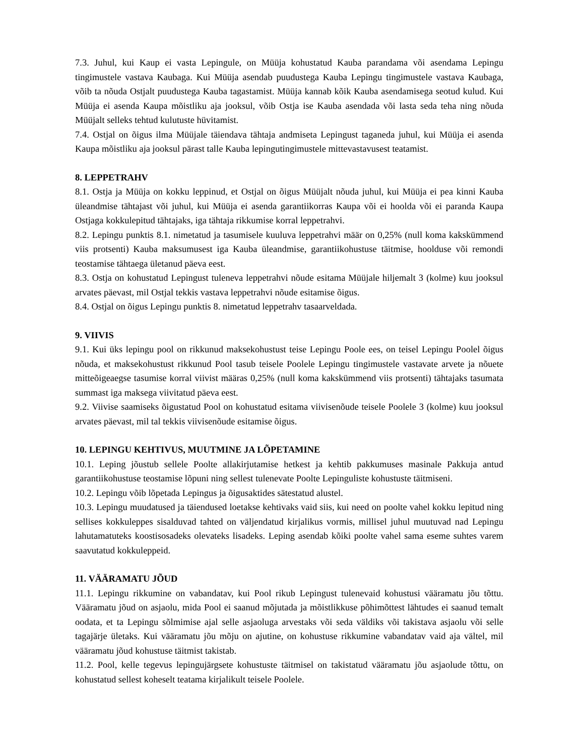7.3. Juhul, kui Kaup ei vasta Lepingule, on Müüja kohustatud Kauba parandama või asendama Lepingu tingimustele vastava Kaubaga. Kui Müüja asendab puudustega Kauba Lepingu tingimustele vastava Kaubaga, võib ta nõuda Ostjalt puudustega Kauba tagastamist. Müüja kannab kõik Kauba asendamisega seotud kulud. Kui Müüja ei asenda Kaupa mõistliku aja jooksul, võib Ostja ise Kauba asendada või lasta seda teha ning nõuda Müüjalt selleks tehtud kulutuste hüvitamist.
7.4. Ostjal on õigus ilma Müüjale täiendava tähtaja andmiseta Lepingust taganeda juhul, kui Müüja ei asenda Kaupa mõistliku aja jooksul pärast talle Kauba lepingutingimustele mittevastavusest teatamist.
8. LEPPETRAHV
8.1. Ostja ja Müüja on kokku leppinud, et Ostjal on õigus Müüjalt nõuda juhul, kui Müüja ei pea kinni Kauba üleandmise tähtajast või juhul, kui Müüja ei asenda garantiikorras Kaupa või ei hoolda või ei paranda Kaupa Ostjaga kokkulepitud tähtajaks, iga tähtaja rikkumise korral leppetrahvi.
8.2. Lepingu punktis 8.1. nimetatud ja tasumisele kuuluva leppetrahvi määr on 0,25% (null koma kakskümmend viis protsenti) Kauba maksumusest iga Kauba üleandmise, garantiikohustuse täitmise, hoolduse või remondi teostamise tähtaega ületanud päeva eest.
8.3. Ostja on kohustatud Lepingust tuleneva leppetrahvi nõude esitama Müüjale hiljemalt 3 (kolme) kuu jooksul arvates päevast, mil Ostjal tekkis vastava leppetrahvi nõude esitamise õigus.
8.4. Ostjal on õigus Lepingu punktis 8. nimetatud leppetrahv tasaarveldada.
9. VIIVIS
9.1. Kui üks lepingu pool on rikkunud maksekohustust teise Lepingu Poole ees, on teisel Lepingu Poolel õigus nõuda, et maksekohustust rikkunud Pool tasub teisele Poolele Lepingu tingimustele vastavate arvete ja nõuete mitteõigeaegse tasumise korral viivist määras 0,25% (null koma kakskümmend viis protsenti) tähtajaks tasumata summast iga maksega viivitatud päeva eest.
9.2. Viivise saamiseks õigustatud Pool on kohustatud esitama viivisenõude teisele Poolele 3 (kolme) kuu jooksul arvates päevast, mil tal tekkis viivisenõude esitamise õigus.
10. LEPINGU KEHTIVUS, MUUTMINE JA LÕPETAMINE
10.1. Leping jõustub sellele Poolte allakirjutamise hetkest ja kehtib pakkumuses masinale Pakkuja antud garantiikohustuse teostamise lõpuni ning sellest tulenevate Poolte Lepinguliste kohustuste täitmiseni.
10.2. Lepingu võib lõpetada Lepingus ja õigusaktides sätestatud alustel.
10.3. Lepingu muudatused ja täiendused loetakse kehtivaks vaid siis, kui need on poolte vahel kokku lepitud ning sellises kokkuleppes sisalduvad tahted on väljendatud kirjalikus vormis, millisel juhul muutuvad nad Lepingu lahutamatuteks koostisosadeks olevateks lisadeks. Leping asendab kõiki poolte vahel sama eseme suhtes varem saavutatud kokkuleppeid.
11. VÄÄRAMATU JÕUD
11.1. Lepingu rikkumine on vabandatav, kui Pool rikub Lepingust tulenevaid kohustusi vääramatu jõu tõttu. Vääramatu jõud on asjaolu, mida Pool ei saanud mõjutada ja mõistlikkuse põhimõttest lähtudes ei saanud temalt oodata, et ta Lepingu sõlmimise ajal selle asjaoluga arvestaks või seda väldiks või takistava asjaolu või selle tagajärje ületaks. Kui vääramatu jõu mõju on ajutine, on kohustuse rikkumine vabandatav vaid aja vältel, mil vääramatu jõud kohustuse täitmist takistab.
11.2. Pool, kelle tegevus lepingujärgsete kohustuste täitmisel on takistatud vääramatu jõu asjaolude tõttu, on kohustatud sellest koheselt teatama kirjalikult teisele Poolele.